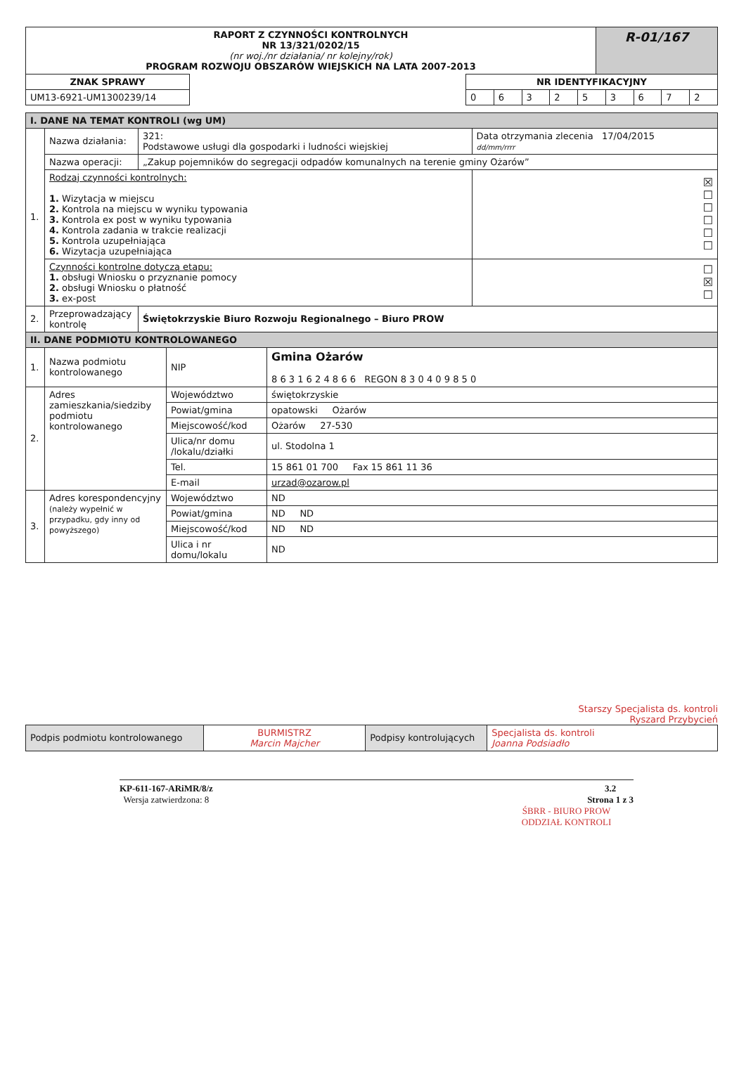| RAPORT Z CZYNNOŚCI KONTROLNYCH NR 13/321/0202/15 (nr woj./nr działania/ nr kolejny/rok) PROGRAM ROZWOJU OBSZARÓW WIEJSKICH NA LATA 2007-2013 | R-01/167 |
| ZNAK SPRAWY | | NR IDENTYFIKACYJNY | | | | | | | | |
| UM13-6921-UM1300239/14 | | 0 | 6 | 3 | 2 | 5 | 3 | 6 | 7 | 2 |
| I. DANE NA TEMAT KONTROLI (wg UM) | | | | |
| 1. | Nazwa działania: | 321: Podstawowe usługi dla gospodarki i ludności wiejskiej | | Data otrzymania zlecenia 17/04/2015 dd/mm/rrrr |
| | Nazwa operacji: | „Zakup pojemników do segregacji odpadów komunalnych na terenie gminy Ożarów” | | |
| | Rodzaj czynności kontrolnych: 1. Wizytacja w miejscu 2. Kontrola na miejscu w wyniku typowania 3. Kontrola ex post w wyniku typowania 4. Kontrola zadania w trakcie realizacji 5. Kontrola uzupełniająca 6. Wizytacja uzupełniająca | | ☒ ☐ ☐ ☐ ☐ ☐ | |
| | Czynności kontrolne dotyczą etapu: 1. obsługi Wniosku o przyznanie pomocy 2. obsługi Wniosku o płatność 3. ex-post | | ☐ ☒ ☐ | |
| 2. | Przeprowadzający kontrolę | Świętokrzyskie Biuro Rozwoju Regionalnego – Biuro PROW | | |
| II. DANE PODMIOTU KONTROLOWANEGO | | | |
| 1. | Nazwa podmiotu kontrolowanego | NIP | Gmina Ożarów 8 6 3 1 6 2 4 8 6 6 REGON 8 3 0 4 0 9 8 5 0 |
| 2. | Adres zamieszkania/siedziby podmiotu kontrolowanego | Województwo | świętokrzyskie |
| | | Powiat/gmina | opatowski Ożarów |
| | | Miejscowość/kod | Ożarów 27-530 |
| | | Ulica/nr domu /lokalu/działki | ul. Stodolna 1 |
| | | Tel. | 15 861 01 700 Fax 15 861 11 36 |
| | | E-mail | urzad@ozarow.pl |
| 3. | Adres korespondencyjny (należy wypełnić w przypadku, gdy inny od powyższego) | Województwo | ND |
| | | Powiat/gmina | ND ND |
| | | Miejscowość/kod | ND ND |
| | | Ulica i nr domu/lokalu | ND |
Starszy Specjalista ds. kontroli
Ryszard Przybycień
| Podpis podmiotu kontrolowanego | BURMISTRZ Marcin Majcher | Podpisy kontrolujących | Specjalista ds. kontroli Joanna Podsiadło |
KP-611-167-ARiMR/8/z
Wersja zatwierdzona: 8
3.2
Strona 1 z 3
ŚBRR - BIURO PROW
ODDZIAŁ KONTROLI